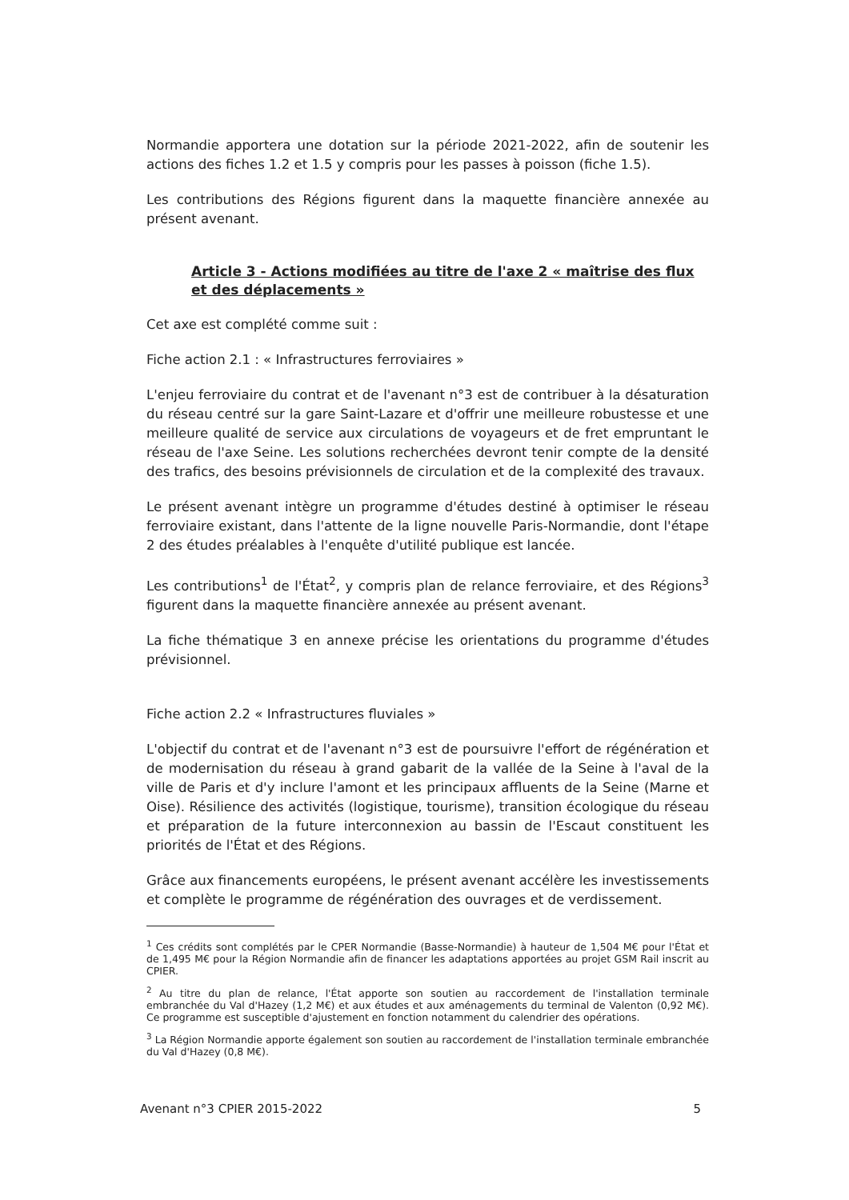Normandie apportera une dotation sur la période 2021-2022, afin de soutenir les actions des fiches 1.2 et 1.5 y compris pour les passes à poisson (fiche 1.5).
Les contributions des Régions figurent dans la maquette financière annexée au présent avenant.
Article 3 - Actions modifiées au titre de l'axe 2 « maîtrise des flux et des déplacements »
Cet axe est complété comme suit :
Fiche action 2.1 : « Infrastructures ferroviaires »
L'enjeu ferroviaire du contrat et de l'avenant n°3 est de contribuer à la désaturation du réseau centré sur la gare Saint-Lazare et d'offrir une meilleure robustesse et une meilleure qualité de service aux circulations de voyageurs et de fret empruntant le réseau de l'axe Seine. Les solutions recherchées devront tenir compte de la densité des trafics, des besoins prévisionnels de circulation et de la complexité des travaux.
Le présent avenant intègre un programme d'études destiné à optimiser le réseau ferroviaire existant, dans l'attente de la ligne nouvelle Paris-Normandie, dont l'étape 2 des études préalables à l'enquête d'utilité publique est lancée.
Les contributions<sup>1</sup> de l'État<sup>2</sup>, y compris plan de relance ferroviaire, et des Régions<sup>3</sup> figurent dans la maquette financière annexée au présent avenant.
La fiche thématique 3 en annexe précise les orientations du programme d'études prévisionnel.
Fiche action 2.2 « Infrastructures fluviales »
L'objectif du contrat et de l'avenant n°3 est de poursuivre l'effort de régénération et de modernisation du réseau à grand gabarit de la vallée de la Seine à l'aval de la ville de Paris et d'y inclure l'amont et les principaux affluents de la Seine (Marne et Oise). Résilience des activités (logistique, tourisme), transition écologique du réseau et préparation de la future interconnexion au bassin de l'Escaut constituent les priorités de l'État et des Régions.
Grâce aux financements européens, le présent avenant accélère les investissements et complète le programme de régénération des ouvrages et de verdissement.
<sup>1</sup> Ces crédits sont complétés par le CPER Normandie (Basse-Normandie) à hauteur de 1,504 M€ pour l'État et de 1,495 M€ pour la Région Normandie afin de financer les adaptations apportées au projet GSM Rail inscrit au CPIER.
<sup>2</sup> Au titre du plan de relance, l'État apporte son soutien au raccordement de l'installation terminale embranchée du Val d'Hazey (1,2 M€) et aux études et aux aménagements du terminal de Valenton (0,92 M€). Ce programme est susceptible d'ajustement en fonction notamment du calendrier des opérations.
<sup>3</sup> La Région Normandie apporte également son soutien au raccordement de l'installation terminale embranchée du Val d'Hazey (0,8 M€).
Avenant n°3 CPIER 2015-2022 5